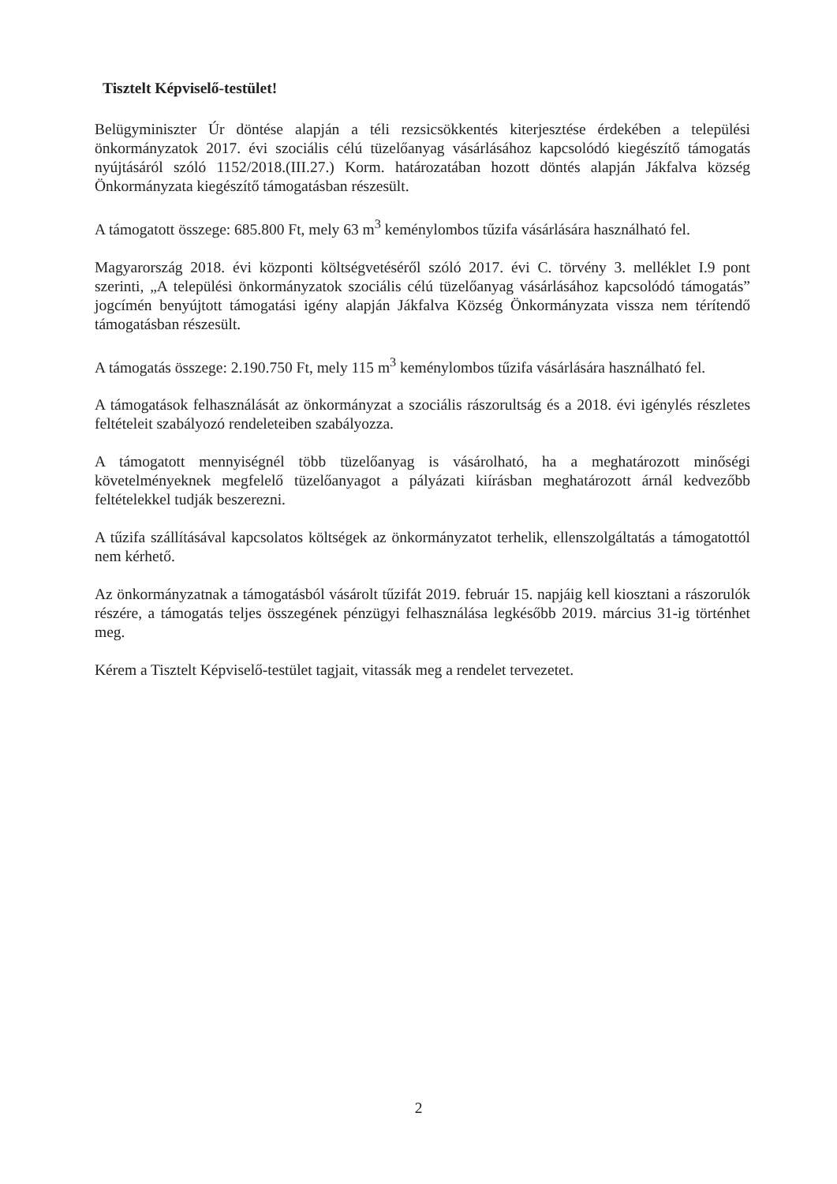Tisztelt Képviselő-testület!
Belügyminiszter Úr döntése alapján a téli rezsicsökkentés kiterjesztése érdekében a települési önkormányzatok 2017. évi szociális célú tüzelőanyag vásárlásához kapcsolódó kiegészítő támogatás nyújtásáról szóló 1152/2018.(III.27.) Korm. határozatában hozott döntés alapján Jákfalva község Önkormányzata kiegészítő támogatásban részesült.
A támogatott összege: 685.800 Ft, mely 63 m<sup>3</sup> keménylombos tűzifa vásárlására használható fel.
Magyarország 2018. évi központi költségvetéséről szóló 2017. évi C. törvény 3. melléklet I.9 pont szerinti, „A települési önkormányzatok szociális célú tüzelőanyag vásárlásához kapcsolódó támogatás” jogcímén benyújtott támogatási igény alapján Jákfalva Község Önkormányzata vissza nem térítendő támogatásban részesült.
A támogatás összege: 2.190.750 Ft, mely 115 m<sup>3</sup> keménylombos tűzifa vásárlására használható fel.
A támogatások felhasználását az önkormányzat a szociális rászorultság és a 2018. évi igénylés részletes feltételeit szabályozó rendeleteiben szabályozza.
A támogatott mennyiségnél több tüzelőanyag is vásárolható, ha a meghatározott minőségi követelményeknek megfelelő tüzelőanyagot a pályázati kiírásban meghatározott árnál kedvezőbb feltételekkel tudják beszerezni.
A tűzifa szállításával kapcsolatos költségek az önkormányzatot terhelik, ellenszolgáltatás a támogatottól nem kérhető.
Az önkormányzatnak a támogatásból vásárolt tűzifát 2019. február 15. napjáig kell kiosztani a rászorulók részére, a támogatás teljes összegének pénzügyi felhasználása legkésőbb 2019. március 31-ig történhet meg.
Kérem a Tisztelt Képviselő-testület tagjait, vitassák meg a rendelet tervezetet.
2